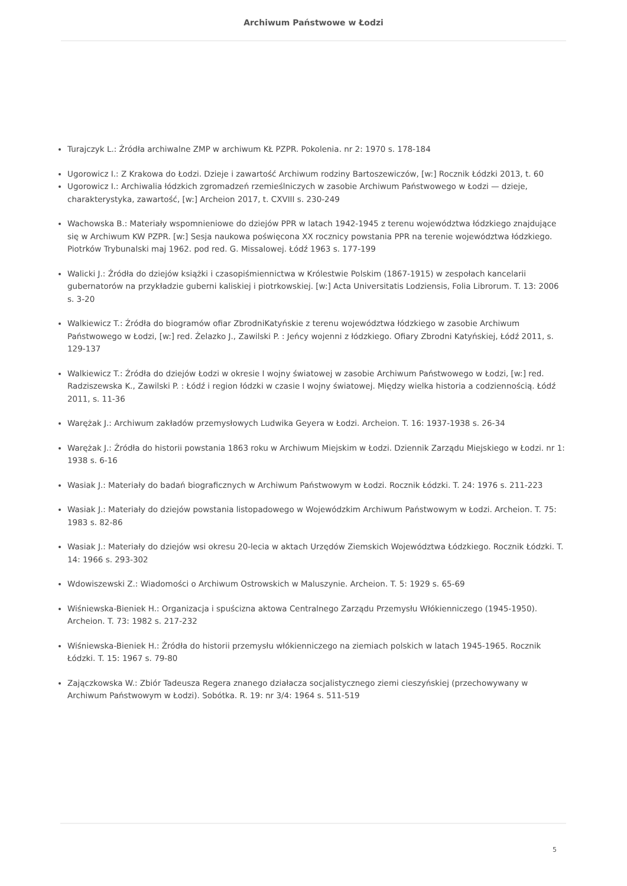Archiwum Państwowe w Łodzi
Turajczyk L.: Źródła archiwalne ZMP w archiwum KŁ PZPR. Pokolenia. nr 2: 1970 s. 178-184
Ugorowicz I.: Z Krakowa do Łodzi. Dzieje i zawartość Archiwum rodziny Bartoszewiczów, [w:] Rocznik Łódzki 2013, t. 60
Ugorowicz I.: Archiwalia łódzkich zgromadzeń rzemieślniczych w zasobie Archiwum Państwowego w Łodzi — dzieje, charakterystyka, zawartość, [w:] Archeion 2017, t. CXVIII s. 230-249
Wachowska B.: Materiały wspomnieniowe do dziejów PPR w latach 1942-1945 z terenu województwa łódzkiego znajdujące się w Archiwum KW PZPR. [w:] Sesja naukowa poświęcona XX rocznicy powstania PPR na terenie województwa łódzkiego. Piotrków Trybunalski maj 1962. pod red. G. Missalowej. Łódź 1963 s. 177-199
Walicki J.: Źródła do dziejów książki i czasopiśmiennictwa w Królestwie Polskim (1867-1915) w zespołach kancelarii gubernatorów na przykładzie guberni kaliskiej i piotrkowskiej. [w:] Acta Universitatis Lodziensis, Folia Librorum. T. 13: 2006 s. 3-20
Walkiewicz T.: Źródła do biogramów ofiar ZbrodniKatyńskie z terenu województwa łódzkiego w zasobie Archiwum Państwowego w Łodzi, [w:] red. Żelazko J., Zawilski P. : Jeńcy wojenni z łódzkiego. Ofiary Zbrodni Katyńskiej, Łódź 2011, s. 129-137
Walkiewicz T.: Źródła do dziejów Łodzi w okresie I wojny światowej w zasobie Archiwum Państwowego w Łodzi, [w:] red. Radziszewska K., Zawilski P. : Łódź i region łódzki w czasie I wojny światowej. Między wielka historia a codziennością. Łódź 2011, s. 11-36
Warężak J.: Archiwum zakładów przemysłowych Ludwika Geyera w Łodzi. Archeion. T. 16: 1937-1938 s. 26-34
Warężak J.: Źródła do historii powstania 1863 roku w Archiwum Miejskim w Łodzi. Dziennik Zarządu Miejskiego w Łodzi. nr 1: 1938 s. 6-16
Wasiak J.: Materiały do badań biograficznych w Archiwum Państwowym w Łodzi. Rocznik Łódzki. T. 24: 1976 s. 211-223
Wasiak J.: Materiały do dziejów powstania listopadowego w Wojewódzkim Archiwum Państwowym w Łodzi. Archeion. T. 75: 1983 s. 82-86
Wasiak J.: Materiały do dziejów wsi okresu 20-lecia w aktach Urzędów Ziemskich Województwa Łódzkiego. Rocznik Łódzki. T. 14: 1966 s. 293-302
Wdowiszewski Z.: Wiadomości o Archiwum Ostrowskich w Maluszynie. Archeion. T. 5: 1929 s. 65-69
Wiśniewska-Bieniek H.: Organizacja i spuścizna aktowa Centralnego Zarządu Przemysłu Włókienniczego (1945-1950). Archeion. T. 73: 1982 s. 217-232
Wiśniewska-Bieniek H.: Źródła do historii przemysłu włókienniczego na ziemiach polskich w latach 1945-1965. Rocznik Łódzki. T. 15: 1967 s. 79-80
Zajączkowska W.: Zbiór Tadeusza Regera znanego działacza socjalistycznego ziemi cieszyńskiej (przechowywany w Archiwum Państwowym w Łodzi). Sobótka. R. 19: nr 3/4: 1964 s. 511-519
5